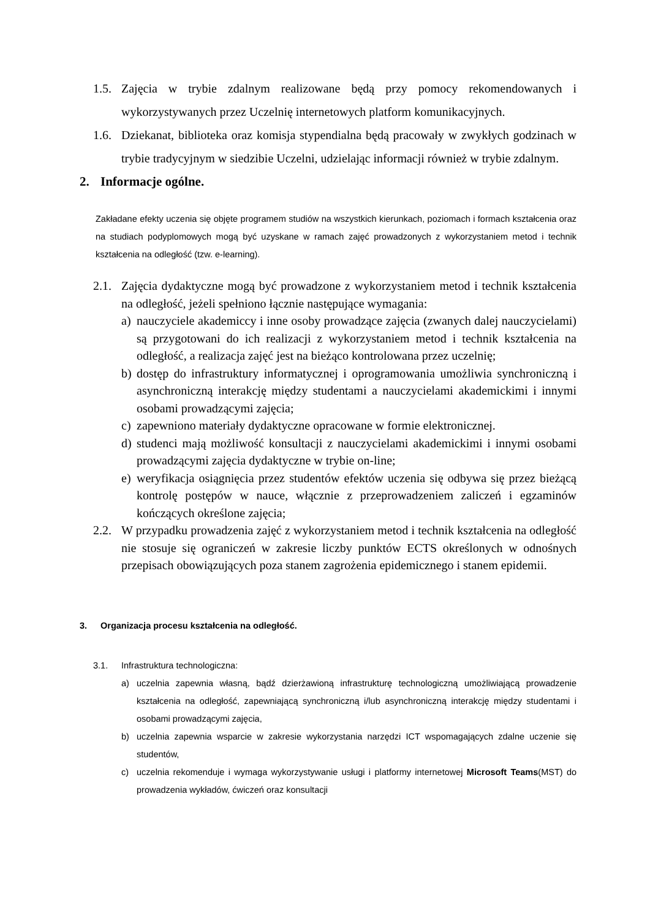1.5. Zajęcia w trybie zdalnym realizowane będą przy pomocy rekomendowanych i wykorzystywanych przez Uczelnię internetowych platform komunikacyjnych.
1.6. Dziekanat, biblioteka oraz komisja stypendialna będą pracowały w zwykłych godzinach w trybie tradycyjnym w siedzibie Uczelni, udzielając informacji również w trybie zdalnym.
2. Informacje ogólne.
Zakładane efekty uczenia się objęte programem studiów na wszystkich kierunkach, poziomach i formach kształcenia oraz na studiach podyplomowych mogą być uzyskane w ramach zajęć prowadzonych z wykorzystaniem metod i technik kształcenia na odległość (tzw. e-learning).
2.1. Zajęcia dydaktyczne mogą być prowadzone z wykorzystaniem metod i technik kształcenia na odległość, jeżeli spełniono łącznie następujące wymagania:
a) nauczyciele akademiccy i inne osoby prowadzące zajęcia (zwanych dalej nauczycielami) są przygotowani do ich realizacji z wykorzystaniem metod i technik kształcenia na odległość, a realizacja zajęć jest na bieżąco kontrolowana przez uczelnię;
b) dostęp do infrastruktury informatycznej i oprogramowania umożliwia synchroniczną i asynchroniczną interakcję między studentami a nauczycielami akademickimi i innymi osobami prowadzącymi zajęcia;
c) zapewniono materiały dydaktyczne opracowane w formie elektronicznej.
d) studenci mają możliwość konsultacji z nauczycielami akademickimi i innymi osobami prowadzącymi zajęcia dydaktyczne w trybie on-line;
e) weryfikacja osiągnięcia przez studentów efektów uczenia się odbywa się przez bieżącą kontrolę postępów w nauce, włącznie z przeprowadzeniem zaliczeń i egzaminów kończących określone zajęcia;
2.2. W przypadku prowadzenia zajęć z wykorzystaniem metod i technik kształcenia na odległość nie stosuje się ograniczeń w zakresie liczby punktów ECTS określonych w odnośnych przepisach obowiązujących poza stanem zagrożenia epidemicznego i stanem epidemii.
3. Organizacja procesu kształcenia na odległość.
3.1. Infrastruktura technologiczna:
a) uczelnia zapewnia własną, bądź dzierżawioną infrastrukturę technologiczną umożliwiającą prowadzenie kształcenia na odległość, zapewniającą synchroniczną i/lub asynchroniczną interakcję między studentami i osobami prowadzącymi zajęcia,
b) uczelnia zapewnia wsparcie w zakresie wykorzystania narzędzi ICT wspomagających zdalne uczenie się studentów,
c) uczelnia rekomenduje i wymaga wykorzystywanie usługi i platformy internetowej Microsoft Teams(MST) do prowadzenia wykładów, ćwiczeń oraz konsultacji